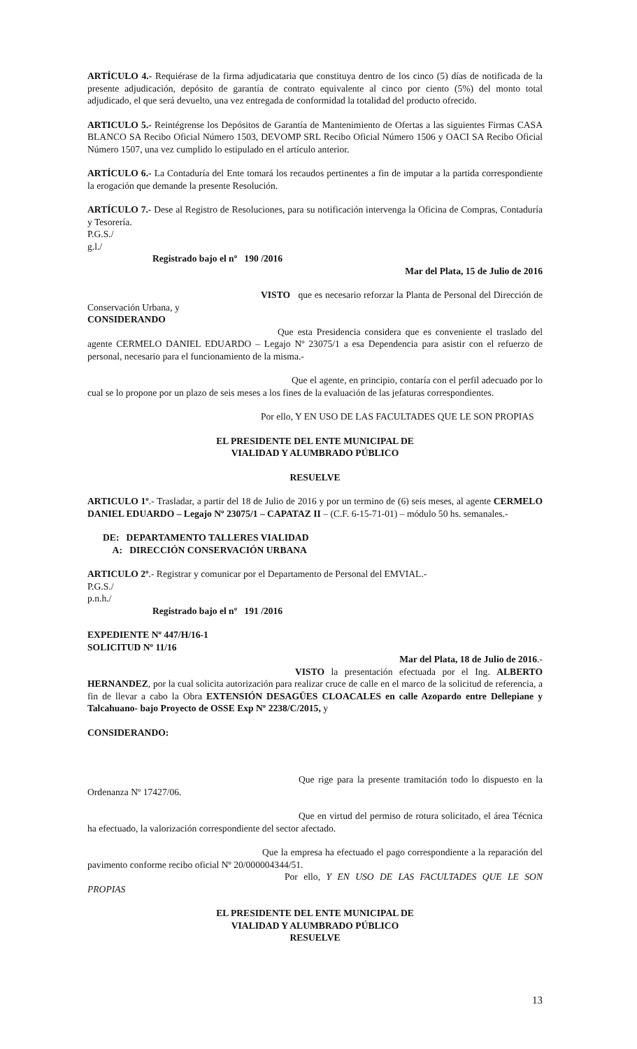ARTÍCULO 4.- Requiérase de la firma adjudicataria que constituya dentro de los cinco (5) días de notificada de la presente adjudicación, depósito de garantía de contrato equivalente al cinco por ciento (5%) del monto total adjudicado, el que será devuelto, una vez entregada de conformidad la totalidad del producto ofrecido.
ARTICULO 5.- Reintégrense los Depósitos de Garantía de Mantenimiento de Ofertas a las siguientes Firmas CASA BLANCO SA Recibo Oficial Número 1503, DEVOMP SRL Recibo Oficial Número 1506 y OACI SA Recibo Oficial Número 1507, una vez cumplido lo estipulado en el artículo anterior.
ARTÍCULO 6.- La Contaduría del Ente tomará los recaudos pertinentes a fin de imputar a la partida correspondiente la erogación que demande la presente Resolución.
ARTÍCULO 7.- Dese al Registro de Resoluciones, para su notificación intervenga la Oficina de Compras, Contaduría y Tesorería.
P.G.S./
g.l./
Registrado bajo el nº 190 /2016
Mar del Plata, 15 de Julio de 2016
VISTO que es necesario reforzar la Planta de Personal del Dirección de Conservación Urbana, y
CONSIDERANDO
Que esta Presidencia considera que es conveniente el traslado del agente CERMELO DANIEL EDUARDO – Legajo Nº 23075/1 a esa Dependencia para asistir con el refuerzo de personal, necesario para el funcionamiento de la misma.-
Que el agente, en principio, contaría con el perfil adecuado por lo cual se lo propone por un plazo de seis meses a los fines de la evaluación de las jefaturas correspondientes.
Por ello, Y EN USO DE LAS FACULTADES QUE LE SON PROPIAS
EL PRESIDENTE DEL ENTE MUNICIPAL DE
VIALIDAD Y ALUMBRADO PÚBLICO
RESUELVE
ARTICULO 1º.- Trasladar, a partir del 18 de Julio de 2016 y por un termino de (6) seis meses, al agente CERMELO DANIEL EDUARDO – Legajo Nº 23075/1 – CAPATAZ II – (C.F. 6-15-71-01) – módulo 50 hs. semanales.-
DE: DEPARTAMENTO TALLERES VIALIDAD
A: DIRECCIÓN CONSERVACIÓN URBANA
ARTICULO 2º.- Registrar y comunicar por el Departamento de Personal del EMVIAL.-
P.G.S./
p.n.h./
Registrado bajo el nº 191 /2016
EXPEDIENTE Nº 447/H/16-1
SOLICITUD Nº 11/16
Mar del Plata, 18 de Julio de 2016.-
VISTO la presentación efectuada por el Ing. ALBERTO HERNANDEZ, por la cual solicita autorización para realizar cruce de calle en el marco de la solicitud de referencia, a fin de llevar a cabo la Obra EXTENSIÓN DESAGÜES CLOACALES en calle Azopardo entre Dellepiane y Talcahuano- bajo Proyecto de OSSE Exp Nº 2238/C/2015, y
CONSIDERANDO:
Que rige para la presente tramitación todo lo dispuesto en la Ordenanza Nº 17427/06.
Que en virtud del permiso de rotura solicitado, el área Técnica ha efectuado, la valorización correspondiente del sector afectado.
Que la empresa ha efectuado el pago correspondiente a la reparación del pavimento conforme recibo oficial Nº 20/000004344/51.
Por ello, Y EN USO DE LAS FACULTADES QUE LE SON PROPIAS
EL PRESIDENTE DEL ENTE MUNICIPAL DE
VIALIDAD Y ALUMBRADO PÚBLICO
RESUELVE
13